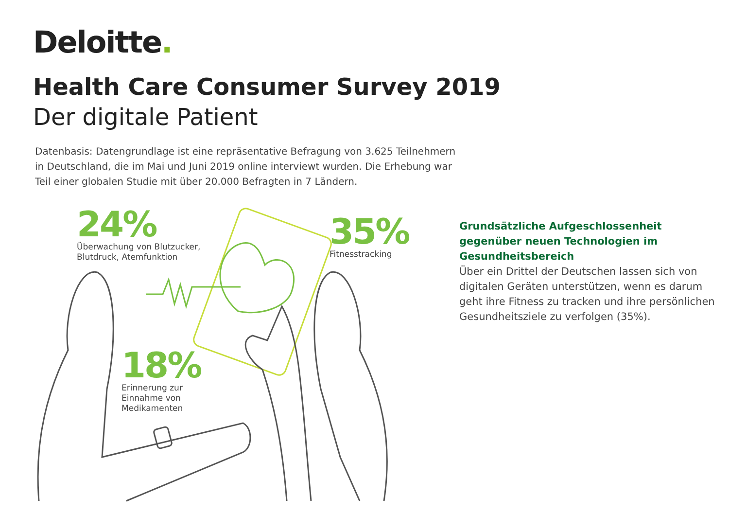Deloitte.
Health Care Consumer Survey 2019
Der digitale Patient
Datenbasis: Datengrundlage ist eine repräsentative Befragung von 3.625 Teilnehmern in Deutschland, die im Mai und Juni 2019 online interviewt wurden. Die Erhebung war Teil einer globalen Studie mit über 20.000 Befragten in 7 Ländern.
24%
Überwachung von Blutzucker,
Blutdruck, Atemfunktion
35%
Fitnesstracking
18%
Erinnerung zur
Einnahme von
Medikamenten
Grundsätzliche Aufgeschlossenheit gegenüber neuen Technologien im Gesundheitsbereich
Über ein Drittel der Deutschen lassen sich von digitalen Geräten unterstützen, wenn es darum geht ihre Fitness zu tracken und ihre persönlichen Gesundheitsziele zu verfolgen (35%).